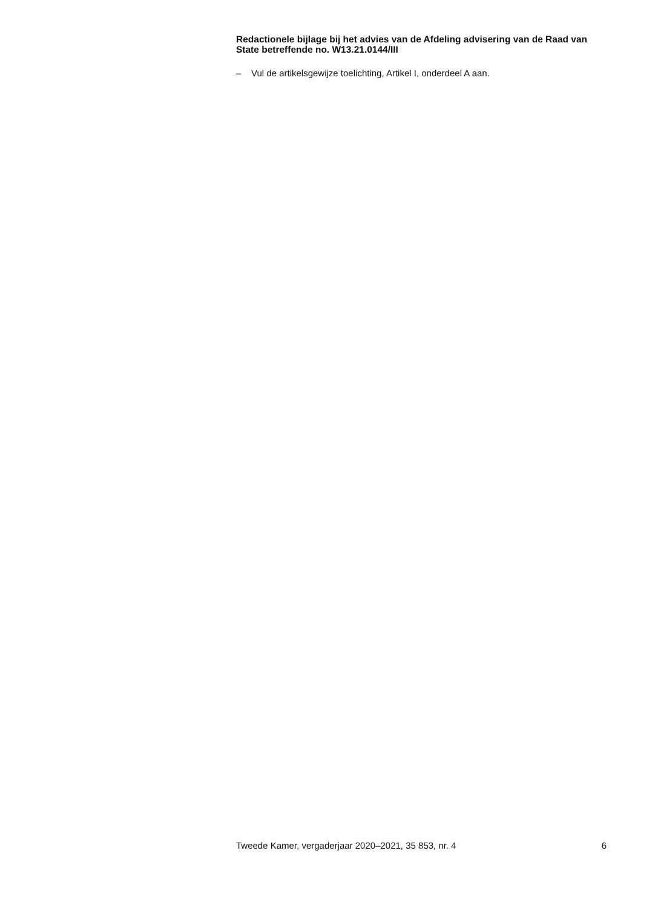Redactionele bijlage bij het advies van de Afdeling advisering van de Raad van State betreffende no. W13.21.0144/III
– Vul de artikelsgewijze toelichting, Artikel I, onderdeel A aan.
Tweede Kamer, vergaderjaar 2020–2021, 35 853, nr. 4 6